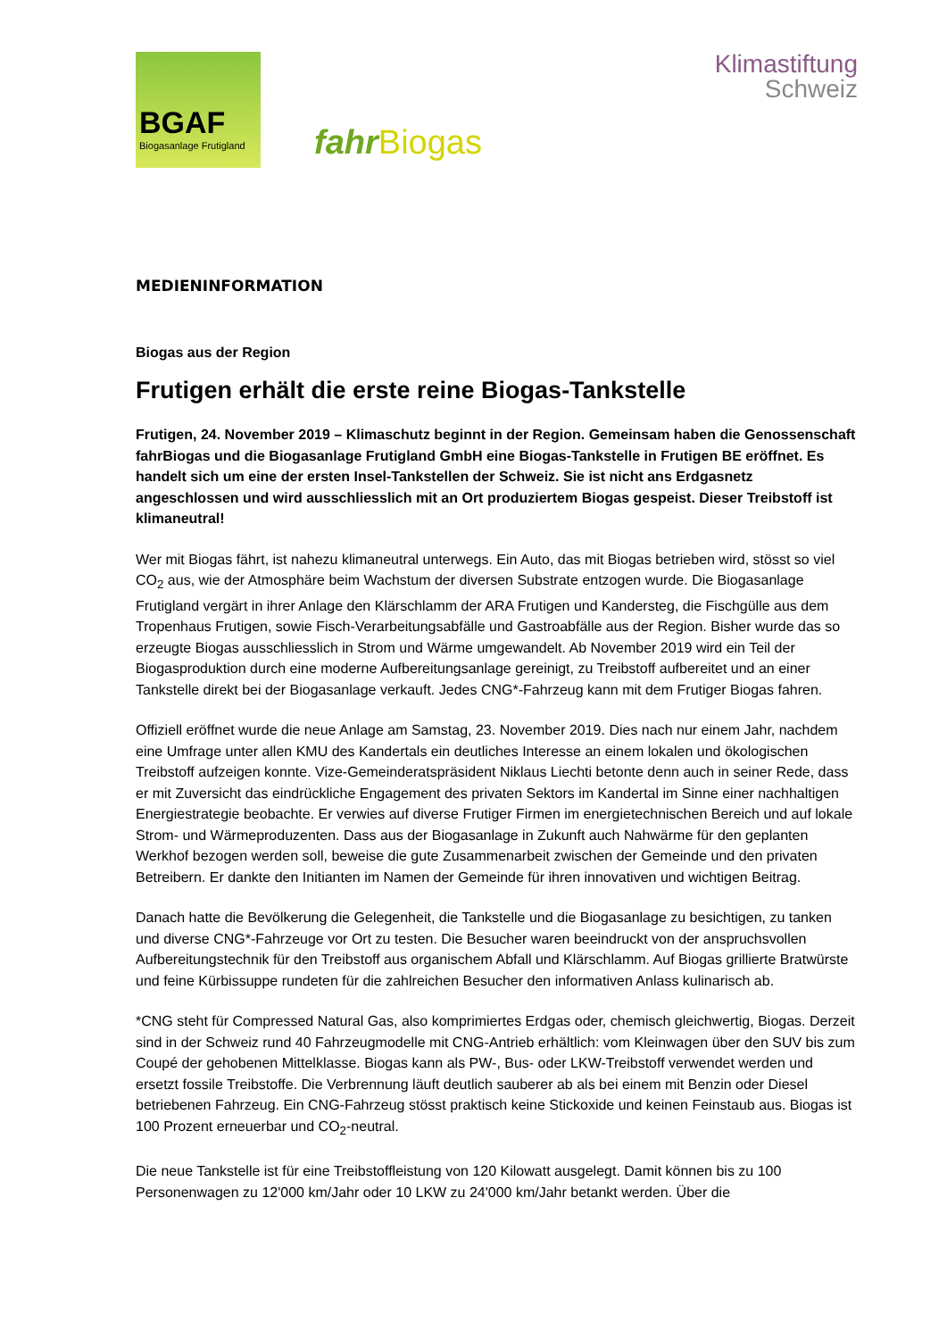BGAF
Biogasanlage Frutigland
fahr Biogas
Klimastiftung
Schweiz
MEDIENINFORMATION
Biogas aus der Region
Frutigen erhält die erste reine Biogas-Tankstelle
Frutigen, 24. November 2019 – Klimaschutz beginnt in der Region. Gemeinsam haben die Genossenschaft fahrBiogas und die Biogasanlage Frutigland GmbH eine Biogas-Tankstelle in Frutigen BE eröffnet. Es handelt sich um eine der ersten Insel-Tankstellen der Schweiz. Sie ist nicht ans Erdgasnetz angeschlossen und wird ausschliesslich mit an Ort produziertem Biogas gespeist. Dieser Treibstoff ist klimaneutral!
Wer mit Biogas fährt, ist nahezu klimaneutral unterwegs. Ein Auto, das mit Biogas betrieben wird, stösst so viel CO<sub>2</sub> aus, wie der Atmosphäre beim Wachstum der diversen Substrate entzogen wurde. Die Biogasanlage Frutigland vergärt in ihrer Anlage den Klärschlamm der ARA Frutigen und Kandersteg, die Fischgülle aus dem Tropenhaus Frutigen, sowie Fisch-Verarbeitungsabfälle und Gastroabfälle aus der Region. Bisher wurde das so erzeugte Biogas ausschliesslich in Strom und Wärme umgewandelt. Ab November 2019 wird ein Teil der Biogasproduktion durch eine moderne Aufbereitungsanlage gereinigt, zu Treibstoff aufbereitet und an einer Tankstelle direkt bei der Biogasanlage verkauft. Jedes CNG*-Fahrzeug kann mit dem Frutiger Biogas fahren.
Offiziell eröffnet wurde die neue Anlage am Samstag, 23. November 2019. Dies nach nur einem Jahr, nachdem eine Umfrage unter allen KMU des Kandertals ein deutliches Interesse an einem lokalen und ökologischen Treibstoff aufzeigen konnte. Vize-Gemeinderatspräsident Niklaus Liechti betonte denn auch in seiner Rede, dass er mit Zuversicht das eindrückliche Engagement des privaten Sektors im Kandertal im Sinne einer nachhaltigen Energiestrategie beobachte. Er verwies auf diverse Frutiger Firmen im energietechnischen Bereich und auf lokale Strom- und Wärmeproduzenten. Dass aus der Biogasanlage in Zukunft auch Nahwärme für den geplanten Werkhof bezogen werden soll, beweise die gute Zusammenarbeit zwischen der Gemeinde und den privaten Betreibern. Er dankte den Initianten im Namen der Gemeinde für ihren innovativen und wichtigen Beitrag.
Danach hatte die Bevölkerung die Gelegenheit, die Tankstelle und die Biogasanlage zu besichtigen, zu tanken und diverse CNG*-Fahrzeuge vor Ort zu testen. Die Besucher waren beeindruckt von der anspruchsvollen Aufbereitungstechnik für den Treibstoff aus organischem Abfall und Klärschlamm. Auf Biogas grillierte Bratwürste und feine Kürbissuppe rundeten für die zahlreichen Besucher den informativen Anlass kulinarisch ab.
*CNG steht für Compressed Natural Gas, also komprimiertes Erdgas oder, chemisch gleichwertig, Biogas. Derzeit sind in der Schweiz rund 40 Fahrzeugmodelle mit CNG-Antrieb erhältlich: vom Kleinwagen über den SUV bis zum Coupé der gehobenen Mittelklasse. Biogas kann als PW-, Bus- oder LKW-Treibstoff verwendet werden und ersetzt fossile Treibstoffe. Die Verbrennung läuft deutlich sauberer ab als bei einem mit Benzin oder Diesel betriebenen Fahrzeug. Ein CNG-Fahrzeug stösst praktisch keine Stickoxide und keinen Feinstaub aus. Biogas ist 100 Prozent erneuerbar und CO<sub>2</sub>-neutral.
Die neue Tankstelle ist für eine Treibstoffleistung von 120 Kilowatt ausgelegt. Damit können bis zu 100 Personenwagen zu 12'000 km/Jahr oder 10 LKW zu 24'000 km/Jahr betankt werden. Über die